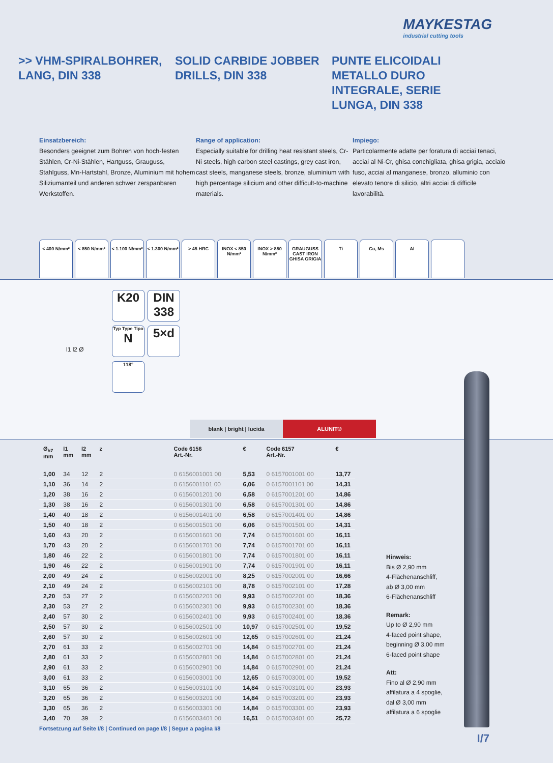MAYKESTAG
industrial cutting tools
>> VHM-SPIRALBOHRER, LANG, DIN 338
SOLID CARBIDE JOBBER DRILLS, DIN 338
PUNTE ELICOIDALI METALLO DURO INTEGRALE, SERIE LUNGA, DIN 338
Einsatzbereich:
Besonders geeignet zum Bohren von hoch-festen Stählen, Cr-Ni-Stählen, Hartguss, Grauguss, Stahlguss, Mn-Hartstahl, Bronze, Aluminium mit hohem Siliziumanteil und anderen schwer zerspanbaren Werkstoffen.
Range of application:
Especially suitable for drilling heat resistant steels, Cr-Ni steels, high carbon steel castings, grey cast iron, cast steels, manganese steels, bronze, aluminium with high percentage silicium and other difficult-to-machine materials.
Impiego:
Particolarmente adatte per foratura di acciai tenaci, acciai al Ni-Cr, ghisa conchigliata, ghisa grigia, acciaio fuso, acciai al manganese, bronzo, alluminio con elevato tenore di silicio, altri acciai di difficile lavorabilità.
< 400 N/mm² < 850 N/mm² < 1.100 N/mm²
< 1.300 N/mm²
> 45 HRC INOX < 850 N/mm²
INOX > 850 N/mm²
GRAUGUSS CAST IRON GHISA GRIGIA
Ti Cu, Ms Al
K20
DIN 338
Typ Type Tipo
N
5×d
118°
l1 l2 Ø
blank | bright | lucida ALUNIT®
| Ø<sub>h7</sub> mm | l1 mm | l2 mm | z | Code 6156 Art.-Nr. | € | Code 6157 Art.-Nr. | € |
| --- | --- | --- | --- | --- | --- | --- | --- |
| 1,00 | 34 | 12 | 2 | 0 6156001001 00 | 5,53 | 0 6157001001 00 | 13,77 |
| 1,10 | 36 | 14 | 2 | 0 6156001101 00 | 6,06 | 0 6157001101 00 | 14,31 |
| 1,20 | 38 | 16 | 2 | 0 6156001201 00 | 6,58 | 0 6157001201 00 | 14,86 |
| 1,30 | 38 | 16 | 2 | 0 6156001301 00 | 6,58 | 0 6157001301 00 | 14,86 |
| 1,40 | 40 | 18 | 2 | 0 6156001401 00 | 6,58 | 0 6157001401 00 | 14,86 |
| 1,50 | 40 | 18 | 2 | 0 6156001501 00 | 6,06 | 0 6157001501 00 | 14,31 |
| 1,60 | 43 | 20 | 2 | 0 6156001601 00 | 7,74 | 0 6157001601 00 | 16,11 |
| 1,70 | 43 | 20 | 2 | 0 6156001701 00 | 7,74 | 0 6157001701 00 | 16,11 |
| 1,80 | 46 | 22 | 2 | 0 6156001801 00 | 7,74 | 0 6157001801 00 | 16,11 |
| 1,90 | 46 | 22 | 2 | 0 6156001901 00 | 7,74 | 0 6157001901 00 | 16,11 |
| 2,00 | 49 | 24 | 2 | 0 6156002001 00 | 8,25 | 0 6157002001 00 | 16,66 |
| 2,10 | 49 | 24 | 2 | 0 6156002101 00 | 8,78 | 0 6157002101 00 | 17,28 |
| 2,20 | 53 | 27 | 2 | 0 6156002201 00 | 9,93 | 0 6157002201 00 | 18,36 |
| 2,30 | 53 | 27 | 2 | 0 6156002301 00 | 9,93 | 0 6157002301 00 | 18,36 |
| 2,40 | 57 | 30 | 2 | 0 6156002401 00 | 9,93 | 0 6157002401 00 | 18,36 |
| 2,50 | 57 | 30 | 2 | 0 6156002501 00 | 10,97 | 0 6157002501 00 | 19,52 |
| 2,60 | 57 | 30 | 2 | 0 6156002601 00 | 12,65 | 0 6157002601 00 | 21,24 |
| 2,70 | 61 | 33 | 2 | 0 6156002701 00 | 14,84 | 0 6157002701 00 | 21,24 |
| 2,80 | 61 | 33 | 2 | 0 6156002801 00 | 14,84 | 0 6157002801 00 | 21,24 |
| 2,90 | 61 | 33 | 2 | 0 6156002901 00 | 14,84 | 0 6157002901 00 | 21,24 |
| 3,00 | 61 | 33 | 2 | 0 6156003001 00 | 12,65 | 0 6157003001 00 | 19,52 |
| 3,10 | 65 | 36 | 2 | 0 6156003101 00 | 14,84 | 0 6157003101 00 | 23,93 |
| 3,20 | 65 | 36 | 2 | 0 6156003201 00 | 14,84 | 0 6157003201 00 | 23,93 |
| 3,30 | 65 | 36 | 2 | 0 6156003301 00 | 14,84 | 0 6157003301 00 | 23,93 |
| 3,40 | 70 | 39 | 2 | 0 6156003401 00 | 16,51 | 0 6157003401 00 | 25,72 |
Fortsetzung auf Seite I/8 | Continued on page I/8 | Segue a pagina I/8
Hinweis:
Bis Ø 2,90 mm
4-Flächenanschliff,
ab Ø 3,00 mm
6-Flächenanschliff
Remark:
Up to Ø 2,90 mm
4-faced point shape,
beginning Ø 3,00 mm
6-faced point shape
Att:
Fino al Ø 2,90 mm
affilatura a 4 spoglie,
dal Ø 3,00 mm
affilatura a 6 spoglie
I/7